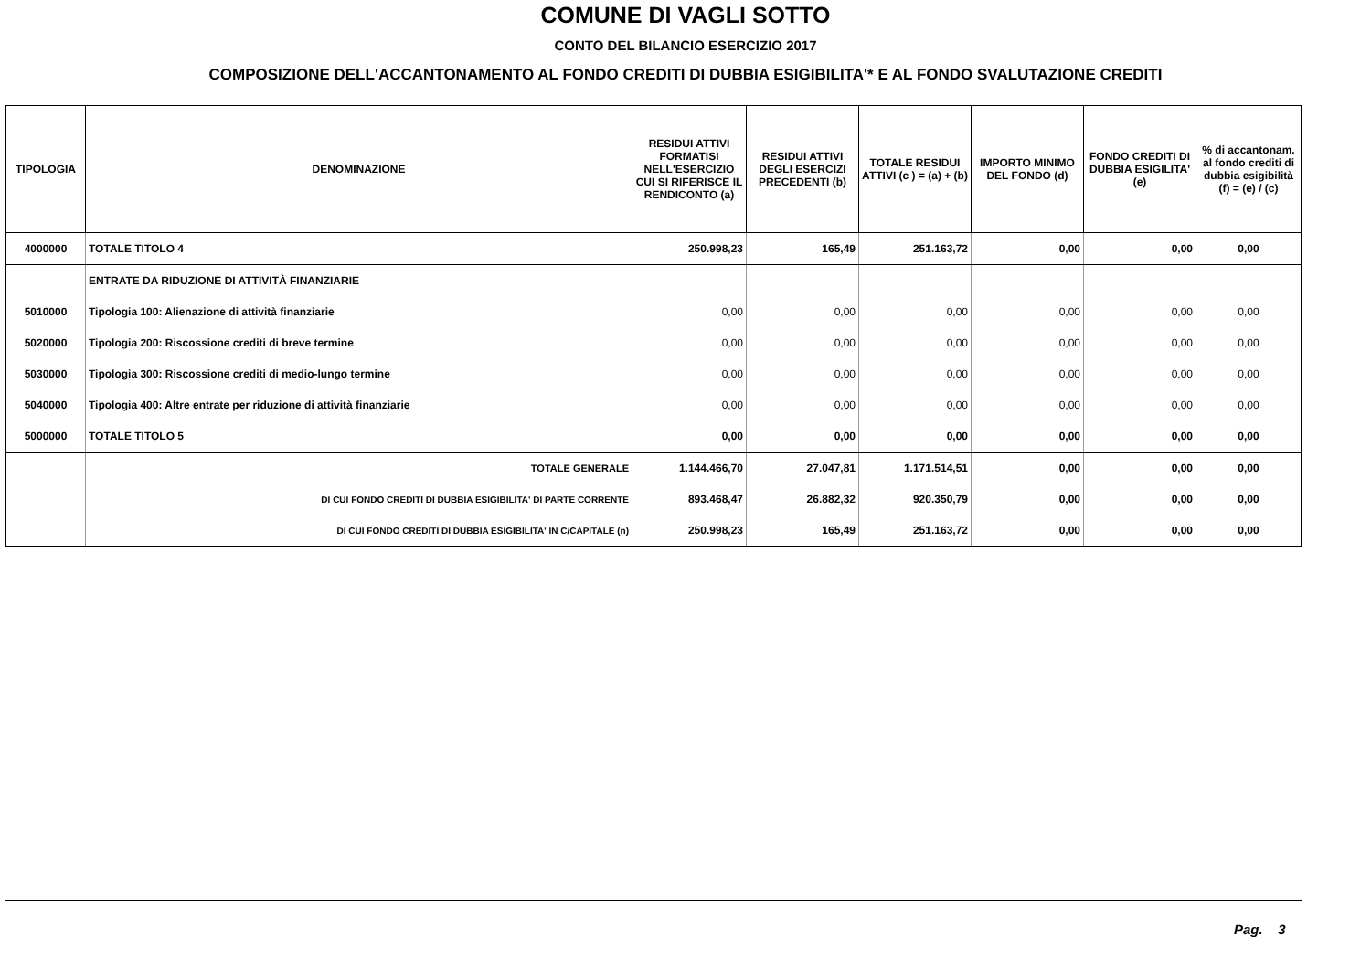COMUNE DI VAGLI SOTTO
CONTO DEL BILANCIO ESERCIZIO 2017
COMPOSIZIONE DELL'ACCANTONAMENTO AL FONDO CREDITI DI DUBBIA ESIGIBILITA'* E AL FONDO SVALUTAZIONE CREDITI
| TIPOLOGIA | DENOMINAZIONE | RESIDUI ATTIVI FORMATISI NELL'ESERCIZIO CUI SI RIFERISCE IL RENDICONTO (a) | RESIDUI ATTIVI DEGLI ESERCIZI PRECEDENTI (b) | TOTALE RESIDUI ATTIVI (c ) = (a) + (b) | IMPORTO MINIMO DEL FONDO (d) | FONDO CREDITI DI DUBBIA ESIGILITA' (e) | % di accantonam. al fondo crediti di dubbia esigibilità (f) = (e) / (c) |
| --- | --- | --- | --- | --- | --- | --- | --- |
| 4000000 | TOTALE TITOLO 4 | 250.998,23 | 165,49 | 251.163,72 | 0,00 | 0,00 | 0,00 |
| | ENTRATE DA RIDUZIONE DI ATTIVITÀ FINANZIARIE | | | | | | |
| 5010000 | Tipologia 100: Alienazione di attività finanziarie | 0,00 | 0,00 | 0,00 | 0,00 | 0,00 | 0,00 |
| 5020000 | Tipologia 200: Riscossione crediti di breve termine | 0,00 | 0,00 | 0,00 | 0,00 | 0,00 | 0,00 |
| 5030000 | Tipologia 300: Riscossione crediti di medio-lungo termine | 0,00 | 0,00 | 0,00 | 0,00 | 0,00 | 0,00 |
| 5040000 | Tipologia 400: Altre entrate per riduzione di attività finanziarie | 0,00 | 0,00 | 0,00 | 0,00 | 0,00 | 0,00 |
| 5000000 | TOTALE TITOLO 5 | 0,00 | 0,00 | 0,00 | 0,00 | 0,00 | 0,00 |
| | TOTALE GENERALE | 1.144.466,70 | 27.047,81 | 1.171.514,51 | 0,00 | 0,00 | 0,00 |
| | DI CUI FONDO CREDITI DI DUBBIA ESIGIBILITA' DI PARTE CORRENTE | 893.468,47 | 26.882,32 | 920.350,79 | 0,00 | 0,00 | 0,00 |
| | DI CUI FONDO CREDITI DI DUBBIA ESIGIBILITA' IN C/CAPITALE (n) | 250.998,23 | 165,49 | 251.163,72 | 0,00 | 0,00 | 0,00 |
Pag. 3